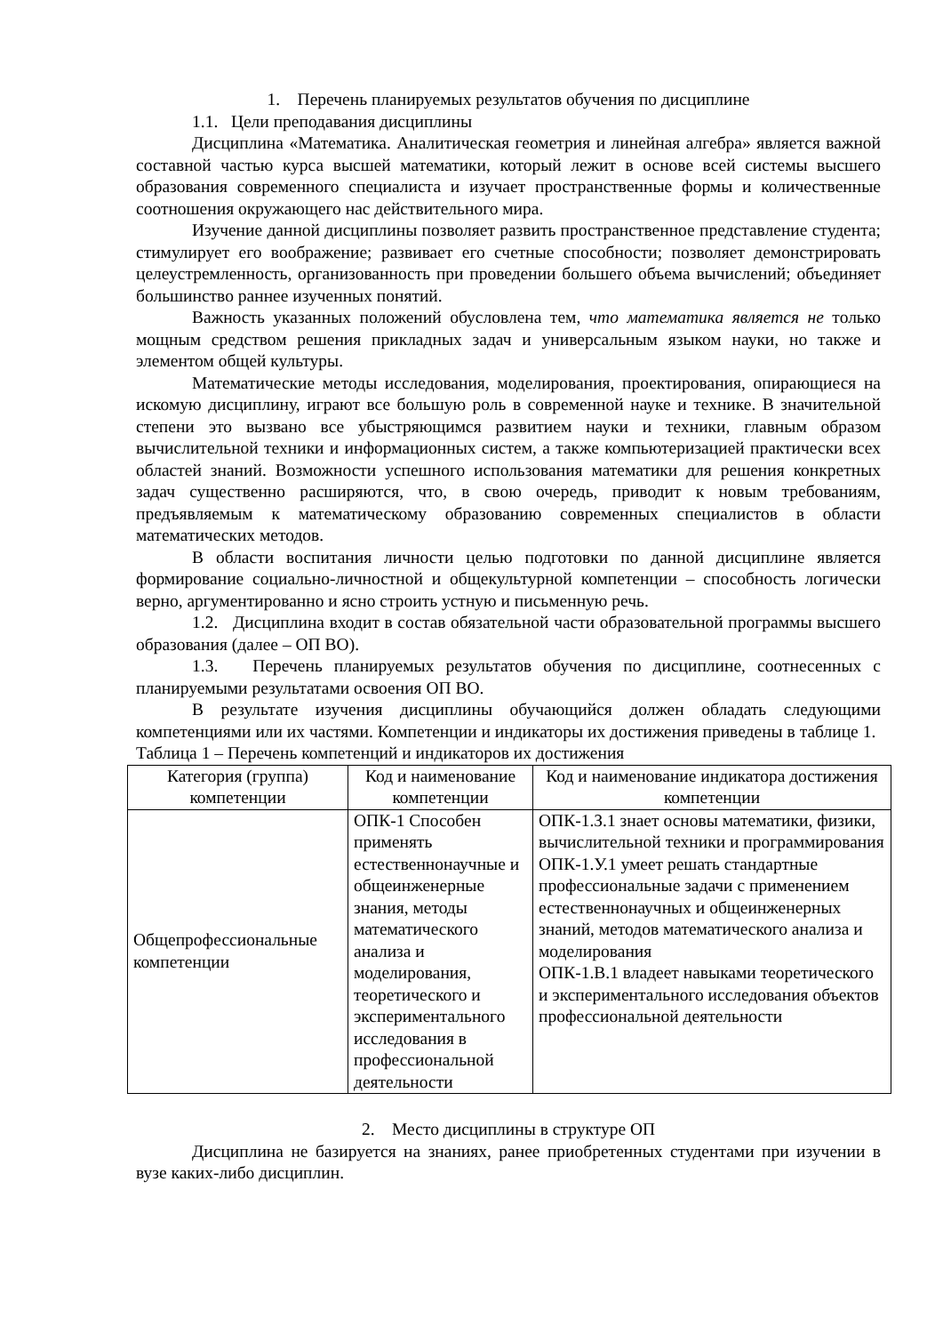1. Перечень планируемых результатов обучения по дисциплине
1.1. Цели преподавания дисциплины
Дисциплина «Математика. Аналитическая геометрия и линейная алгебра» является важной составной частью курса высшей математики, который лежит в основе всей системы высшего образования современного специалиста и изучает пространственные формы и количественные соотношения окружающего нас действительного мира.
Изучение данной дисциплины позволяет развить пространственное представление студента; стимулирует его воображение; развивает его счетные способности; позволяет демонстрировать целеустремленность, организованность при проведении большего объема вычислений; объединяет большинство раннее изученных понятий.
Важность указанных положений обусловлена тем, что математика является не только мощным средством решения прикладных задач и универсальным языком науки, но также и элементом общей культуры.
Математические методы исследования, моделирования, проектирования, опирающиеся на искомую дисциплину, играют все большую роль в современной науке и технике. В значительной степени это вызвано все убыстряющимся развитием науки и техники, главным образом вычислительной техники и информационных систем, а также компьютеризацией практически всех областей знаний. Возможности успешного использования математики для решения конкретных задач существенно расширяются, что, в свою очередь, приводит к новым требованиям, предъявляемым к математическому образованию современных специалистов в области математических методов.
В области воспитания личности целью подготовки по данной дисциплине является формирование социально-личностной и общекультурной компетенции – способность логически верно, аргументированно и ясно строить устную и письменную речь.
1.2. Дисциплина входит в состав обязательной части образовательной программы высшего образования (далее – ОП ВО).
1.3. Перечень планируемых результатов обучения по дисциплине, соотнесенных с планируемыми результатами освоения ОП ВО.
В результате изучения дисциплины обучающийся должен обладать следующими компетенциями или их частями. Компетенции и индикаторы их достижения приведены в таблице 1.
Таблица 1 – Перечень компетенций и индикаторов их достижения
| Категория (группа) компетенции | Код и наименование компетенции | Код и наименование индикатора достижения компетенции |
| --- | --- | --- |
| Общепрофессиональные компетенции | ОПК-1 Способен применять естественнонаучные и общеинженерные знания, методы математического анализа и моделирования, теоретического и экспериментального исследования в профессиональной деятельности | ОПК-1.З.1 знает основы математики, физики, вычислительной техники и программирования ОПК-1.У.1 умеет решать стандартные профессиональные задачи с применением естественнонаучных и общеинженерных знаний, методов математического анализа и моделирования ОПК-1.В.1 владеет навыками теоретического и экспериментального исследования объектов профессиональной деятельности |
2. Место дисциплины в структуре ОП
Дисциплина не базируется на знаниях, ранее приобретенных студентами при изучении в вузе каких-либо дисциплин.